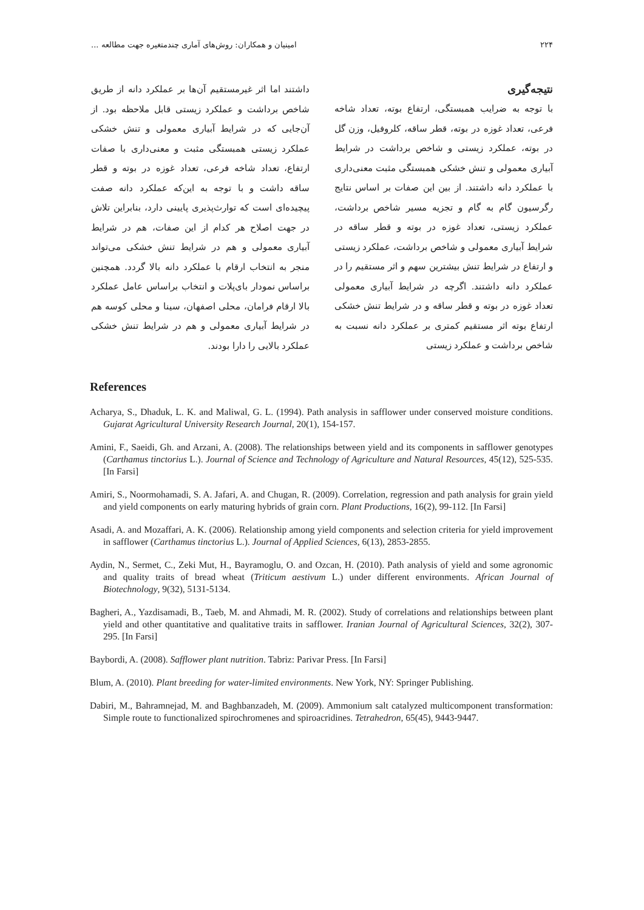۲۲۴ امینیان و همکاران: روش‌های آماری چندمتغیره جهت مطالعه ...
نتیجه‌گیری
با توجه به ضرایب همبستگی، ارتفاع بوته، تعداد شاخه فرعی، تعداد غوزه در بوته، قطر ساقه، کلروفیل، وزن گل در بوته، عملکرد زیستی و شاخص برداشت در شرایط آبیاری معمولی و تنش خشکی همبستگی مثبت معنی‌داری با عملکرد دانه داشتند. از بین این صفات بر اساس نتایج رگرسیون گام به گام و تجزیه مسیر شاخص برداشت، عملکرد زیستی، تعداد غوزه در بوته و قطر ساقه در شرایط آبیاری معمولی و شاخص برداشت، عملکرد زیستی و ارتفاع در شرایط تنش بیشترین سهم و اثر مستقیم را در عملکرد دانه داشتند. اگرچه در شرایط آبیاری معمولی تعداد غوزه در بوته و قطر ساقه و در شرایط تنش خشکی ارتفاع بوته اثر مستقیم کمتری بر عملکرد دانه نسبت به شاخص برداشت و عملکرد زیستی
داشتند اما اثر غیرمستقیم آن‌ها بر عملکرد دانه از طریق شاخص برداشت و عملکرد زیستی قابل ملاحظه بود. از آن‌جایی که در شرایط آبیاری معمولی و تنش خشکی عملکرد زیستی همبستگی مثبت و معنی‌داری با صفات ارتفاع، تعداد شاخه فرعی، تعداد غوزه در بوته و قطر ساقه داشت و با توجه به این‌که عملکرد دانه صفت پیچیده‌ای است که توارث‌پذیری پایینی دارد، بنابراین تلاش در جهت اصلاح هر کدام از این صفات، هم در شرایط آبیاری معمولی و هم در شرایط تنش خشکی می‌تواند منجر به انتخاب ارقام با عملکرد دانه بالا گردد. همچنین براساس نمودار بای‌پلات و انتخاب براساس عامل عملکرد بالا ارقام فرامان، محلی اصفهان، سینا و محلی کوسه هم در شرایط آبیاری معمولی و هم در شرایط تنش خشکی عملکرد بالایی را دارا بودند.
References
Acharya, S., Dhaduk, L. K. and Maliwal, G. L. (1994). Path analysis in safflower under conserved moisture conditions. Gujarat Agricultural University Research Journal, 20(1), 154-157.
Amini, F., Saeidi, Gh. and Arzani, A. (2008). The relationships between yield and its components in safflower genotypes (Carthamus tinctorius L.). Journal of Science and Technology of Agriculture and Natural Resources, 45(12), 525-535. [In Farsi]
Amiri, S., Noormohamadi, S. A. Jafari, A. and Chugan, R. (2009). Correlation, regression and path analysis for grain yield and yield components on early maturing hybrids of grain corn. Plant Productions, 16(2), 99-112. [In Farsi]
Asadi, A. and Mozaffari, A. K. (2006). Relationship among yield components and selection criteria for yield improvement in safflower (Carthamus tinctorius L.). Journal of Applied Sciences, 6(13), 2853-2855.
Aydin, N., Sermet, C., Zeki Mut, H., Bayramoglu, O. and Ozcan, H. (2010). Path analysis of yield and some agronomic and quality traits of bread wheat (Triticum aestivum L.) under different environments. African Journal of Biotechnology, 9(32), 5131-5134.
Bagheri, A., Yazdisamadi, B., Taeb, M. and Ahmadi, M. R. (2002). Study of correlations and relationships between plant yield and other quantitative and qualitative traits in safflower. Iranian Journal of Agricultural Sciences, 32(2), 307-295. [In Farsi]
Baybordi, A. (2008). Safflower plant nutrition. Tabriz: Parivar Press. [In Farsi]
Blum, A. (2010). Plant breeding for water-limited environments. New York, NY: Springer Publishing.
Dabiri, M., Bahramnejad, M. and Baghbanzadeh, M. (2009). Ammonium salt catalyzed multicomponent transformation: Simple route to functionalized spirochromenes and spiroacridines. Tetrahedron, 65(45), 9443-9447.